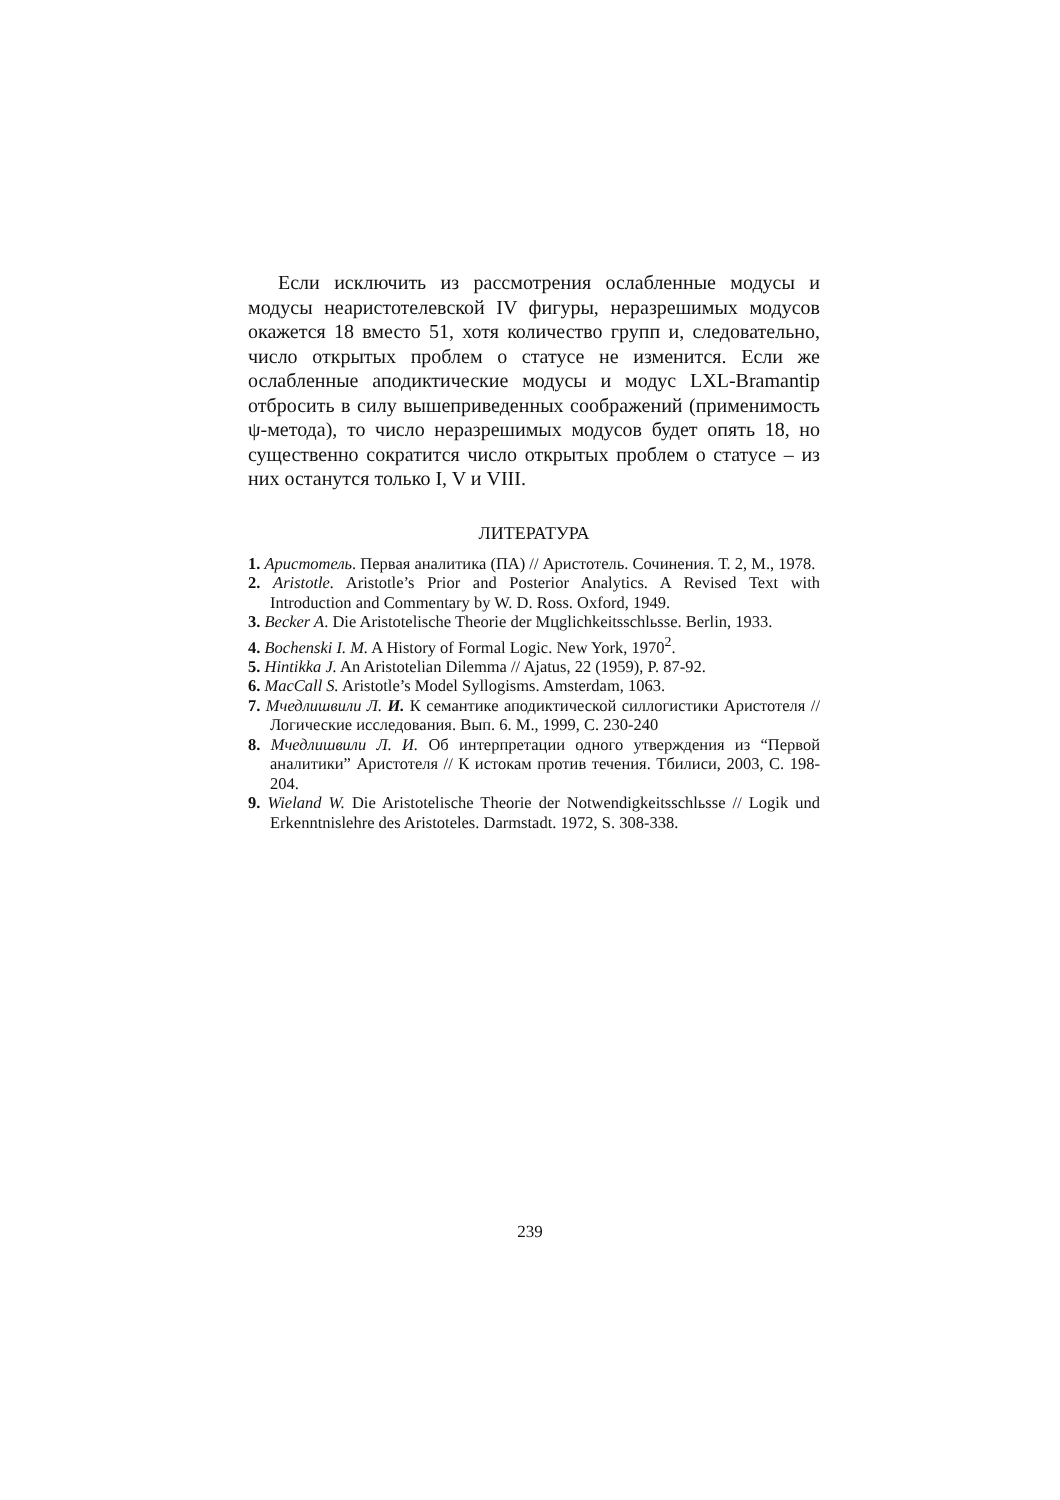Если исключить из рассмотрения ослабленные модусы и модусы неаристотелевской IV фигуры, неразрешимых модусов окажется 18 вместо 51, хотя количество групп и, следовательно, число открытых проблем о статусе не изменится. Если же ослабленные аподиктические модусы и модус LXL-Bramantip отбросить в силу вышеприведенных соображений (применимость ψ-метода), то число неразрешимых модусов будет опять 18, но существенно сократится число открытых проблем о статусе – из них останутся только I, V и VIII.
ЛИТЕРАТУРА
1. Аристотель. Первая аналитика (ПА) // Аристотель. Сочинения. Т. 2, М., 1978.
2. Aristotle. Aristotle’s Prior and Posterior Analytics. A Revised Text with Introduction and Commentary by W. D. Ross. Oxford, 1949.
3. Becker A. Die Aristotelische Theorie der Mцglichkeitsschlьsse. Berlin, 1933.
4. Bochenski I. M. A History of Formal Logic. New York, 1970<sup>2</sup>.
5. Hintikka J. An Aristotelian Dilemma // Ajatus, 22 (1959), P. 87-92.
6. MacCall S. Aristotle’s Model Syllogisms. Amsterdam, 1063.
7. Мчедлишвили Л. И. К семантике аподиктической силлогистики Аристотеля // Логические исследования. Вып. 6. М., 1999, С. 230-240
8. Мчедлишвили Л. И. Об интерпретации одного утверждения из “Первой аналитики” Аристотеля // К истокам против течения. Тбилиси, 2003, С. 198-204.
9. Wieland W. Die Aristotelische Theorie der Notwendigkeitsschlьsse // Logik und Erkenntnislehre des Aristoteles. Darmstadt. 1972, S. 308-338.
239